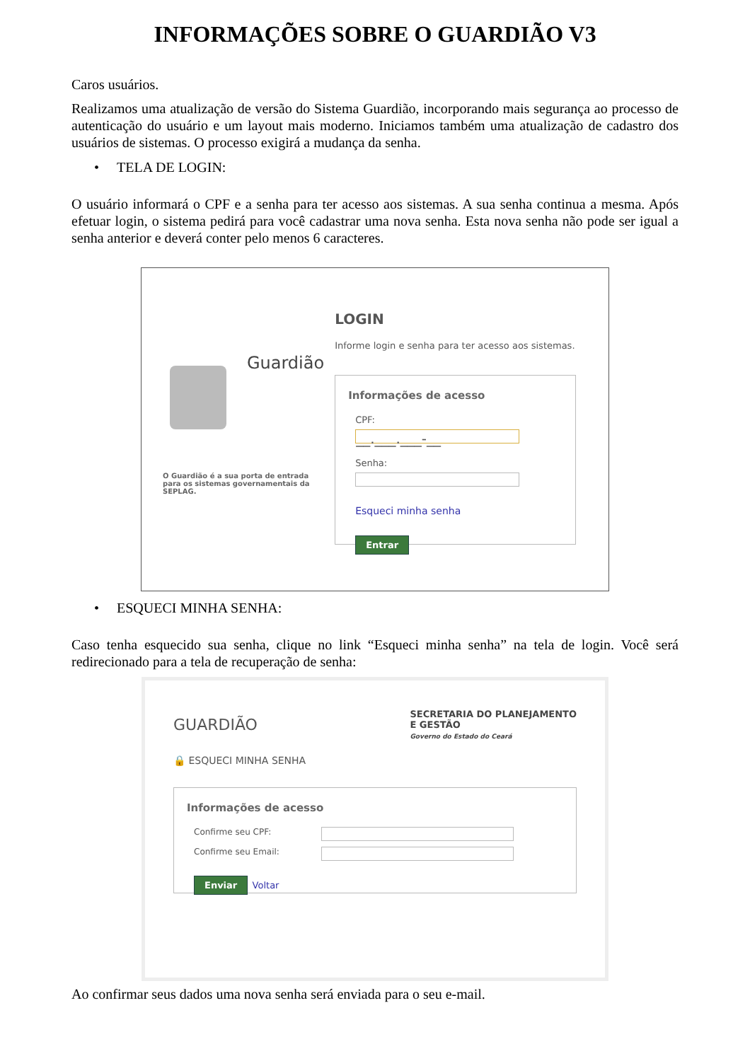INFORMAÇÕES SOBRE O GUARDIÃO V3
Caros usuários.
Realizamos uma atualização de versão do Sistema Guardião, incorporando mais segurança ao processo de autenticação do usuário e um layout mais moderno. Iniciamos também uma atualização de cadastro dos usuários de sistemas. O processo exigirá a mudança da senha.
• TELA DE LOGIN:
O usuário informará o CPF e a senha para ter acesso aos sistemas. A sua senha continua a mesma. Após efetuar login, o sistema pedirá para você cadastrar uma nova senha. Esta nova senha não pode ser igual a senha anterior e deverá conter pelo menos 6 caracteres.
Guardião
O Guardião é a sua porta de entrada para os sistemas governamentais da SEPLAG.
LOGIN
Informe login e senha para ter acesso aos sistemas.
Informações de acesso
CPF:
__.___.___-__
Senha:
Esqueci minha senha
Entrar
• ESQUECI MINHA SENHA:
Caso tenha esquecido sua senha, clique no link “Esqueci minha senha” na tela de login. Você será redirecionado para a tela de recuperação de senha:
GUARDIÃO
SECRETARIA DO PLANEJAMENTO
E GESTÃO
Governo do Estado do Ceará
🔒 ESQUECI MINHA SENHA
Informações de acesso
Confirme seu CPF:
Confirme seu Email:
Enviar Voltar
Ao confirmar seus dados uma nova senha será enviada para o seu e-mail.